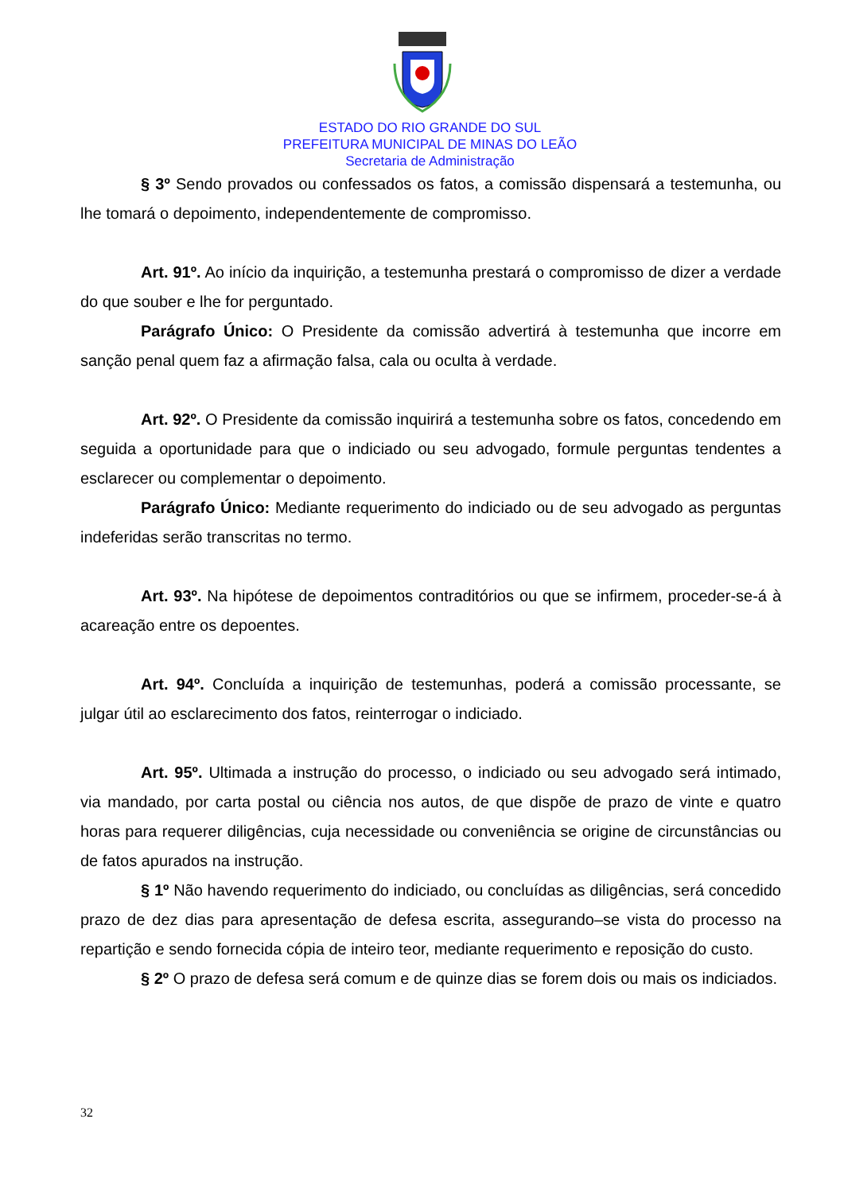ESTADO DO RIO GRANDE DO SUL
PREFEITURA MUNICIPAL DE MINAS DO LEÃO
Secretaria de Administração
§ 3º Sendo provados ou confessados os fatos, a comissão dispensará a testemunha, ou lhe tomará o depoimento, independentemente de compromisso.
Art. 91º. Ao início da inquirição, a testemunha prestará o compromisso de dizer a verdade do que souber e lhe for perguntado.
Parágrafo Único: O Presidente da comissão advertirá à testemunha que incorre em sanção penal quem faz a afirmação falsa, cala ou oculta à verdade.
Art. 92º. O Presidente da comissão inquirirá a testemunha sobre os fatos, concedendo em seguida a oportunidade para que o indiciado ou seu advogado, formule perguntas tendentes a esclarecer ou complementar o depoimento.
Parágrafo Único: Mediante requerimento do indiciado ou de seu advogado as perguntas indeferidas serão transcritas no termo.
Art. 93º. Na hipótese de depoimentos contraditórios ou que se infirmem, proceder-se-á à acareação entre os depoentes.
Art. 94º. Concluída a inquirição de testemunhas, poderá a comissão processante, se julgar útil ao esclarecimento dos fatos, reinterrogar o indiciado.
Art. 95º. Ultimada a instrução do processo, o indiciado ou seu advogado será intimado, via mandado, por carta postal ou ciência nos autos, de que dispõe de prazo de vinte e quatro horas para requerer diligências, cuja necessidade ou conveniência se origine de circunstâncias ou de fatos apurados na instrução.
§ 1º Não havendo requerimento do indiciado, ou concluídas as diligências, será concedido prazo de dez dias para apresentação de defesa escrita, assegurando–se vista do processo na repartição e sendo fornecida cópia de inteiro teor, mediante requerimento e reposição do custo.
§ 2º O prazo de defesa será comum e de quinze dias se forem dois ou mais os indiciados.
32